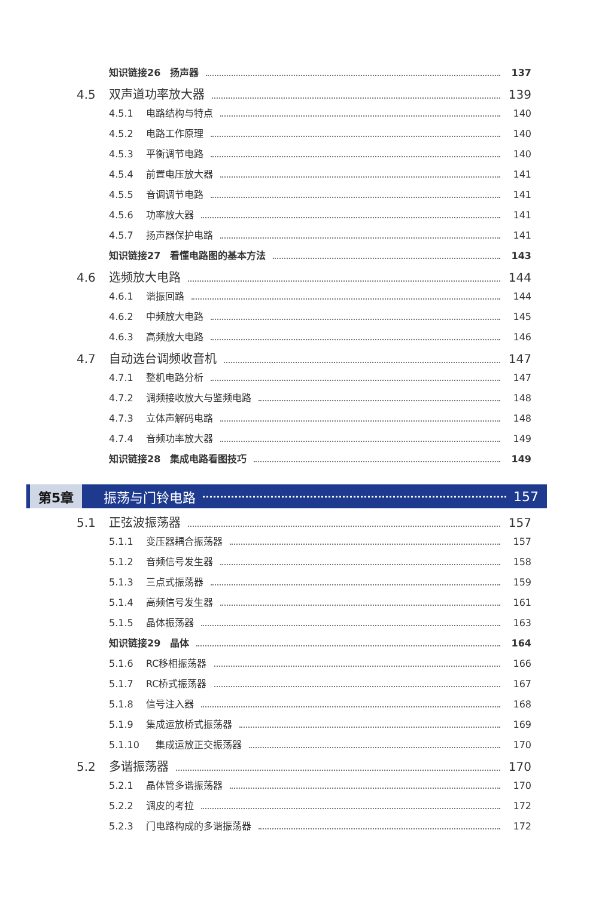知识链接26　扬声器 137
4.5 双声道功率放大器 139
4.5.1 电路结构与特点 140
4.5.2 电路工作原理 140
4.5.3 平衡调节电路 140
4.5.4 前置电压放大器 141
4.5.5 音调调节电路 141
4.5.6 功率放大器 141
4.5.7 扬声器保护电路 141
知识链接27　看懂电路图的基本方法 143
4.6 选频放大电路 144
4.6.1 谐振回路 144
4.6.2 中频放大电路 145
4.6.3 高频放大电路 146
4.7 自动选台调频收音机 147
4.7.1 整机电路分析 147
4.7.2 调频接收放大与鉴频电路 148
4.7.3 立体声解码电路 148
4.7.4 音频功率放大器 149
知识链接28　集成电路看图技巧 149
第5章 振荡与门铃电路 157
5.1 正弦波振荡器 157
5.1.1 变压器耦合振荡器 157
5.1.2 音频信号发生器 158
5.1.3 三点式振荡器 159
5.1.4 高频信号发生器 161
5.1.5 晶体振荡器 163
知识链接29　晶体 164
5.1.6 RC移相振荡器 166
5.1.7 RC桥式振荡器 167
5.1.8 信号注入器 168
5.1.9 集成运放桥式振荡器 169
5.1.10　集成运放正交振荡器 170
5.2 多谐振荡器 170
5.2.1 晶体管多谐振荡器 170
5.2.2 调皮的考拉 172
5.2.3 门电路构成的多谐振荡器 172